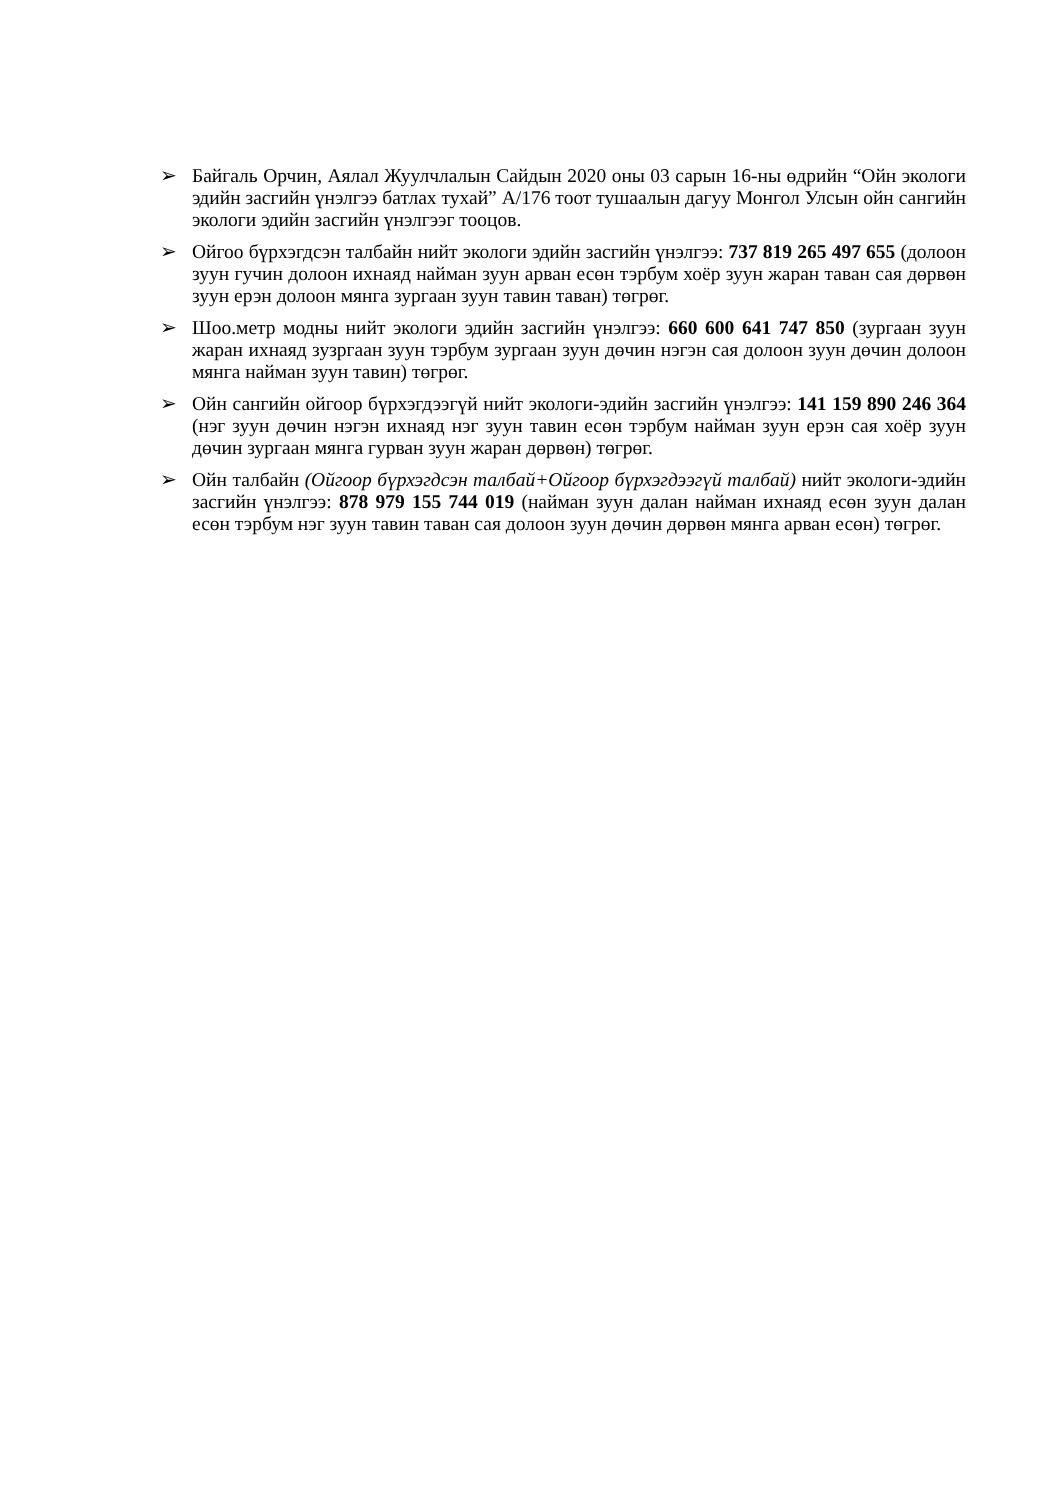➢ Байгаль Орчин, Аялал Жуулчлалын Сайдын 2020 оны 03 сарын 16-ны өдрийн “Ойн экологи эдийн засгийн үнэлгээ батлах тухай” А/176 тоот тушаалын дагуу Монгол Улсын ойн сангийн экологи эдийн засгийн үнэлгээг тооцов.
➢ Ойгоо бүрхэгдсэн талбайн нийт экологи эдийн засгийн үнэлгээ: 737 819 265 497 655 (долоон зуун гучин долоон ихнаяд найман зуун арван есөн тэрбум хоёр зуун жаран таван сая дөрвөн зуун ерэн долоон мянга зургаан зуун тавин таван) төгрөг.
➢ Шоо.метр модны нийт экологи эдийн засгийн үнэлгээ: 660 600 641 747 850 (зургаан зуун жаран ихнаяд зузргаан зуун тэрбум зургаан зуун дөчин нэгэн сая долоон зуун дөчин долоон мянга найман зуун тавин) төгрөг.
➢ Ойн сангийн ойгоор бүрхэгдээгүй нийт экологи-эдийн засгийн үнэлгээ: 141 159 890 246 364 (нэг зуун дөчин нэгэн ихнаяд нэг зуун тавин есөн тэрбум найман зуун ерэн сая хоёр зуун дөчин зургаан мянга гурван зуун жаран дөрвөн) төгрөг.
➢ Ойн талбайн (Ойгоор бүрхэгдсэн талбай+Ойгоор бүрхэгдээгүй талбай) нийт экологи-эдийн засгийн үнэлгээ: 878 979 155 744 019 (найман зуун далан найман ихнаяд есөн зуун далан есөн тэрбум нэг зуун тавин таван сая долоон зуун дөчин дөрвөн мянга арван есөн) төгрөг.